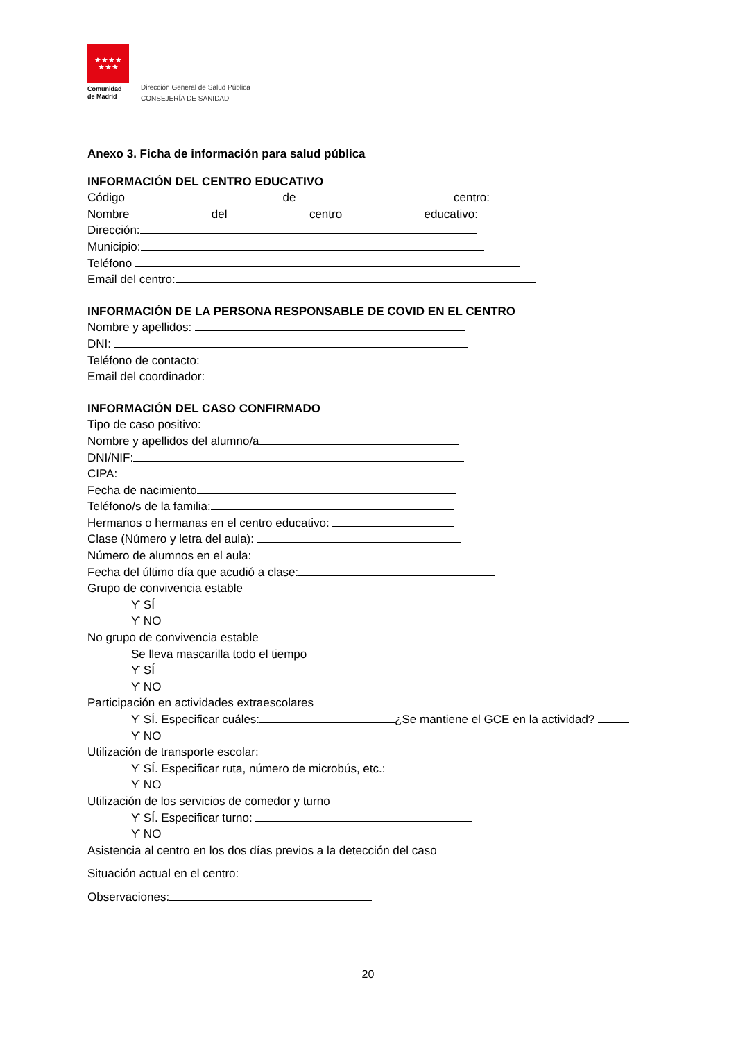★★★★
★★★
Comunidad
de Madrid
Dirección General de Salud Pública
CONSEJERÍA DE SANIDAD
Anexo 3. Ficha de información para salud pública
INFORMACIÓN DEL CENTRO EDUCATIVO
Código de centro:
Nombre del centro educativo:
Dirección:
Municipio:
Teléfono
Email del centro:
INFORMACIÓN DE LA PERSONA RESPONSABLE DE COVID EN EL CENTRO
Nombre y apellidos:
DNI:
Teléfono de contacto:
Email del coordinador:
INFORMACIÓN DEL CASO CONFIRMADO
Tipo de caso positivo:
Nombre y apellidos del alumno/a
DNI/NIF:
CIPA:
Fecha de nacimiento
Teléfono/s de la familia:
Hermanos o hermanas en el centro educativo:
Clase (Número y letra del aula):
Número de alumnos en el aula:
Fecha del último día que acudió a clase:
Grupo de convivencia estable
ϒ SÍ
ϒ NO
No grupo de convivencia estable
Se lleva mascarilla todo el tiempo
ϒ SÍ
ϒ NO
Participación en actividades extraescolares
ϒ SÍ. Especificar cuáles: ¿Se mantiene el GCE en la actividad?
ϒ NO
Utilización de transporte escolar:
ϒ SÍ. Especificar ruta, número de microbús, etc.:
ϒ NO
Utilización de los servicios de comedor y turno
ϒ SÍ. Especificar turno:
ϒ NO
Asistencia al centro en los dos días previos a la detección del caso
Situación actual en el centro:
Observaciones:
20